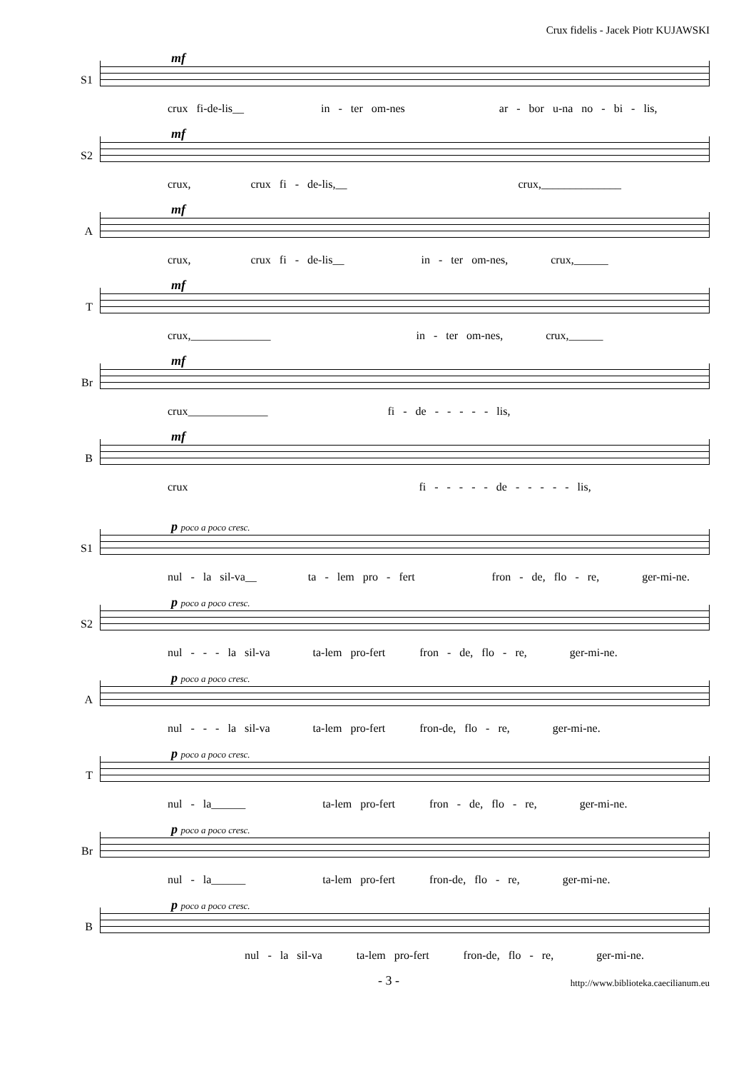Crux fidelis - Jacek Piotr KUJAWSKI
S1
mf
crux fi-de-lis__ in - ter om-nes ar - bor u-na no - bi - lis,
S2
mf
crux, crux fi - de-lis,__ crux,______________
A
mf
crux, crux fi - de-lis__ in - ter om-nes, crux,______
T
mf
crux,______________ in - ter om-nes, crux,______
Br
mf
crux______________ fi - de - - - - - lis,
B
mf
crux fi - - - - - de - - - - - lis,
S1
p poco a poco cresc.
nul - la sil-va__ ta - lem pro - fert fron - de, flo - re, ger-mi-ne.
S2
p poco a poco cresc.
nul - - - la sil-va ta-lem pro-fert fron - de, flo - re, ger-mi-ne.
A
p poco a poco cresc.
nul - - - la sil-va ta-lem pro-fert fron-de, flo - re, ger-mi-ne.
T
p poco a poco cresc.
nul - la______ ta-lem pro-fert fron - de, flo - re, ger-mi-ne.
Br
p poco a poco cresc.
nul - la______ ta-lem pro-fert fron-de, flo - re, ger-mi-ne.
B
p poco a poco cresc.
nul - la sil-va ta-lem pro-fert fron-de, flo - re, ger-mi-ne.
- 3 - http://www.biblioteka.caecilianum.eu